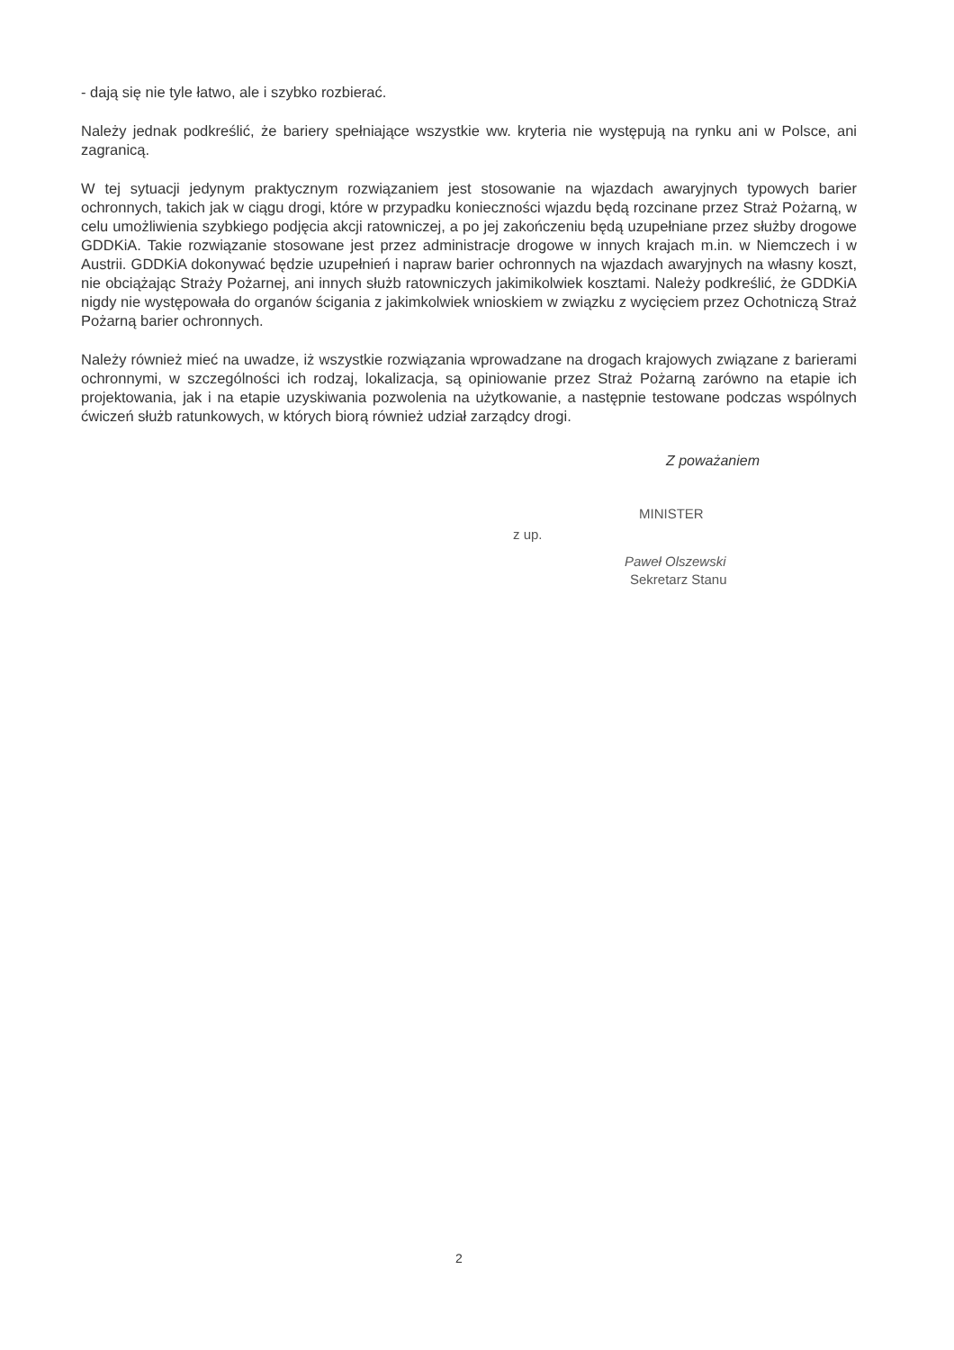- dają się nie tyle łatwo, ale i szybko rozbierać.
Należy jednak podkreślić, że bariery spełniające wszystkie ww. kryteria nie występują na rynku ani w Polsce, ani zagranicą.
W tej sytuacji jedynym praktycznym rozwiązaniem jest stosowanie na wjazdach awaryjnych typowych barier ochronnych, takich jak w ciągu drogi, które w przypadku konieczności wjazdu będą rozcinane przez Straż Pożarną, w celu umożliwienia szybkiego podjęcia akcji ratowniczej, a po jej zakończeniu będą uzupełniane przez służby drogowe GDDKiA. Takie rozwiązanie stosowane jest przez administracje drogowe w innych krajach m.in. w Niemczech i w Austrii. GDDKiA dokonywać będzie uzupełnień i napraw barier ochronnych na wjazdach awaryjnych na własny koszt, nie obciążając Straży Pożarnej, ani innych służb ratowniczych jakimikolwiek kosztami. Należy podkreślić, że GDDKiA nigdy nie występowała do organów ścigania z jakimkolwiek wnioskiem w związku z wycięciem przez Ochotniczą Straż Pożarną barier ochronnych.
Należy również mieć na uwadze, iż wszystkie rozwiązania wprowadzane na drogach krajowych związane z barierami ochronnymi, w szczególności ich rodzaj, lokalizacja, są opiniowanie przez Straż Pożarną zarówno na etapie ich projektowania, jak i na etapie uzyskiwania pozwolenia na użytkowanie, a następnie testowane podczas wspólnych ćwiczeń służb ratunkowych, w których biorą również udział zarządcy drogi.
Z poważaniem
MINISTER
z up.
Paweł Olszewski
Sekretarz Stanu
2